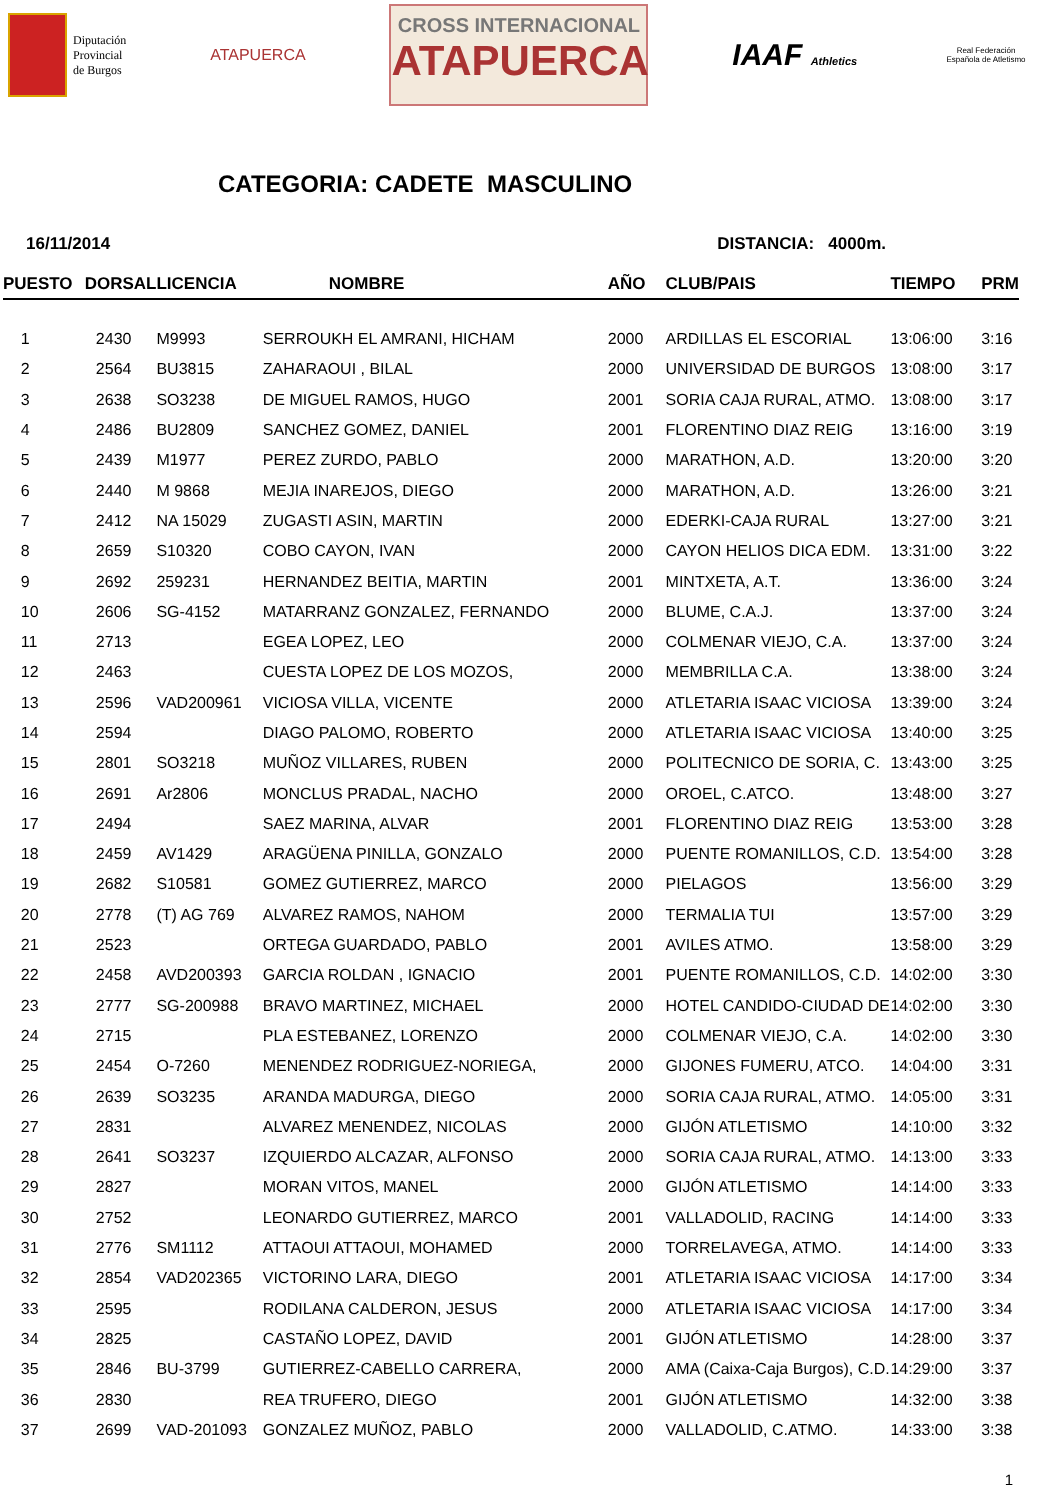Diputación
Provincial
de Burgos
ATAPUERCA
CROSS INTERNACIONAL
ATAPUERCA
IAAF Athletics
Real Federación Española de Atletismo
CATEGORIA: CADETE MASCULINO
16/11/2014 DISTANCIA: 4000m.
| PUESTO | DORSAL | LICENCIA | NOMBRE | AÑO | CLUB/PAIS | TIEMPO | PRM |
| --- | --- | --- | --- | --- | --- | --- | --- |
| 1 | 2430 | M9993 | SERROUKH EL AMRANI, HICHAM | 2000 | ARDILLAS EL ESCORIAL | 13:06:00 | 3:16 |
| 2 | 2564 | BU3815 | ZAHARAOUI , BILAL | 2000 | UNIVERSIDAD DE BURGOS | 13:08:00 | 3:17 |
| 3 | 2638 | SO3238 | DE MIGUEL RAMOS, HUGO | 2001 | SORIA CAJA RURAL, ATMO. | 13:08:00 | 3:17 |
| 4 | 2486 | BU2809 | SANCHEZ GOMEZ, DANIEL | 2001 | FLORENTINO DIAZ REIG | 13:16:00 | 3:19 |
| 5 | 2439 | M1977 | PEREZ ZURDO, PABLO | 2000 | MARATHON, A.D. | 13:20:00 | 3:20 |
| 6 | 2440 | M 9868 | MEJIA INAREJOS, DIEGO | 2000 | MARATHON, A.D. | 13:26:00 | 3:21 |
| 7 | 2412 | NA 15029 | ZUGASTI ASIN, MARTIN | 2000 | EDERKI-CAJA RURAL | 13:27:00 | 3:21 |
| 8 | 2659 | S10320 | COBO CAYON, IVAN | 2000 | CAYON HELIOS DICA EDM. | 13:31:00 | 3:22 |
| 9 | 2692 | 259231 | HERNANDEZ BEITIA, MARTIN | 2001 | MINTXETA, A.T. | 13:36:00 | 3:24 |
| 10 | 2606 | SG-4152 | MATARRANZ GONZALEZ, FERNANDO | 2000 | BLUME, C.A.J. | 13:37:00 | 3:24 |
| 11 | 2713 | | EGEA LOPEZ, LEO | 2000 | COLMENAR VIEJO, C.A. | 13:37:00 | 3:24 |
| 12 | 2463 | | CUESTA LOPEZ DE LOS MOZOS, | 2000 | MEMBRILLA C.A. | 13:38:00 | 3:24 |
| 13 | 2596 | VAD200961 | VICIOSA VILLA, VICENTE | 2000 | ATLETARIA ISAAC VICIOSA | 13:39:00 | 3:24 |
| 14 | 2594 | | DIAGO PALOMO, ROBERTO | 2000 | ATLETARIA ISAAC VICIOSA | 13:40:00 | 3:25 |
| 15 | 2801 | SO3218 | MUÑOZ VILLARES, RUBEN | 2000 | POLITECNICO DE SORIA, C. | 13:43:00 | 3:25 |
| 16 | 2691 | Ar2806 | MONCLUS PRADAL, NACHO | 2000 | OROEL, C.ATCO. | 13:48:00 | 3:27 |
| 17 | 2494 | | SAEZ MARINA, ALVAR | 2001 | FLORENTINO DIAZ REIG | 13:53:00 | 3:28 |
| 18 | 2459 | AV1429 | ARAGÜENA PINILLA, GONZALO | 2000 | PUENTE ROMANILLOS, C.D. | 13:54:00 | 3:28 |
| 19 | 2682 | S10581 | GOMEZ GUTIERREZ, MARCO | 2000 | PIELAGOS | 13:56:00 | 3:29 |
| 20 | 2778 | (T) AG 769 | ALVAREZ RAMOS, NAHOM | 2000 | TERMALIA TUI | 13:57:00 | 3:29 |
| 21 | 2523 | | ORTEGA GUARDADO, PABLO | 2001 | AVILES ATMO. | 13:58:00 | 3:29 |
| 22 | 2458 | AVD200393 | GARCIA ROLDAN , IGNACIO | 2001 | PUENTE ROMANILLOS, C.D. | 14:02:00 | 3:30 |
| 23 | 2777 | SG-200988 | BRAVO MARTINEZ, MICHAEL | 2000 | HOTEL CANDIDO-CIUDAD DE | 14:02:00 | 3:30 |
| 24 | 2715 | | PLA ESTEBANEZ, LORENZO | 2000 | COLMENAR VIEJO, C.A. | 14:02:00 | 3:30 |
| 25 | 2454 | O-7260 | MENENDEZ RODRIGUEZ-NORIEGA, | 2000 | GIJONES FUMERU, ATCO. | 14:04:00 | 3:31 |
| 26 | 2639 | SO3235 | ARANDA MADURGA, DIEGO | 2000 | SORIA CAJA RURAL, ATMO. | 14:05:00 | 3:31 |
| 27 | 2831 | | ALVAREZ MENENDEZ, NICOLAS | 2000 | GIJÓN ATLETISMO | 14:10:00 | 3:32 |
| 28 | 2641 | SO3237 | IZQUIERDO ALCAZAR, ALFONSO | 2000 | SORIA CAJA RURAL, ATMO. | 14:13:00 | 3:33 |
| 29 | 2827 | | MORAN VITOS, MANEL | 2000 | GIJÓN ATLETISMO | 14:14:00 | 3:33 |
| 30 | 2752 | | LEONARDO GUTIERREZ, MARCO | 2001 | VALLADOLID, RACING | 14:14:00 | 3:33 |
| 31 | 2776 | SM1112 | ATTAOUI ATTAOUI, MOHAMED | 2000 | TORRELAVEGA, ATMO. | 14:14:00 | 3:33 |
| 32 | 2854 | VAD202365 | VICTORINO LARA, DIEGO | 2001 | ATLETARIA ISAAC VICIOSA | 14:17:00 | 3:34 |
| 33 | 2595 | | RODILANA CALDERON, JESUS | 2000 | ATLETARIA ISAAC VICIOSA | 14:17:00 | 3:34 |
| 34 | 2825 | | CASTAÑO LOPEZ, DAVID | 2001 | GIJÓN ATLETISMO | 14:28:00 | 3:37 |
| 35 | 2846 | BU-3799 | GUTIERREZ-CABELLO CARRERA, | 2000 | AMA (Caixa-Caja Burgos), C.D. | 14:29:00 | 3:37 |
| 36 | 2830 | | REA TRUFERO, DIEGO | 2001 | GIJÓN ATLETISMO | 14:32:00 | 3:38 |
| 37 | 2699 | VAD-201093 | GONZALEZ MUÑOZ, PABLO | 2000 | VALLADOLID, C.ATMO. | 14:33:00 | 3:38 |
1